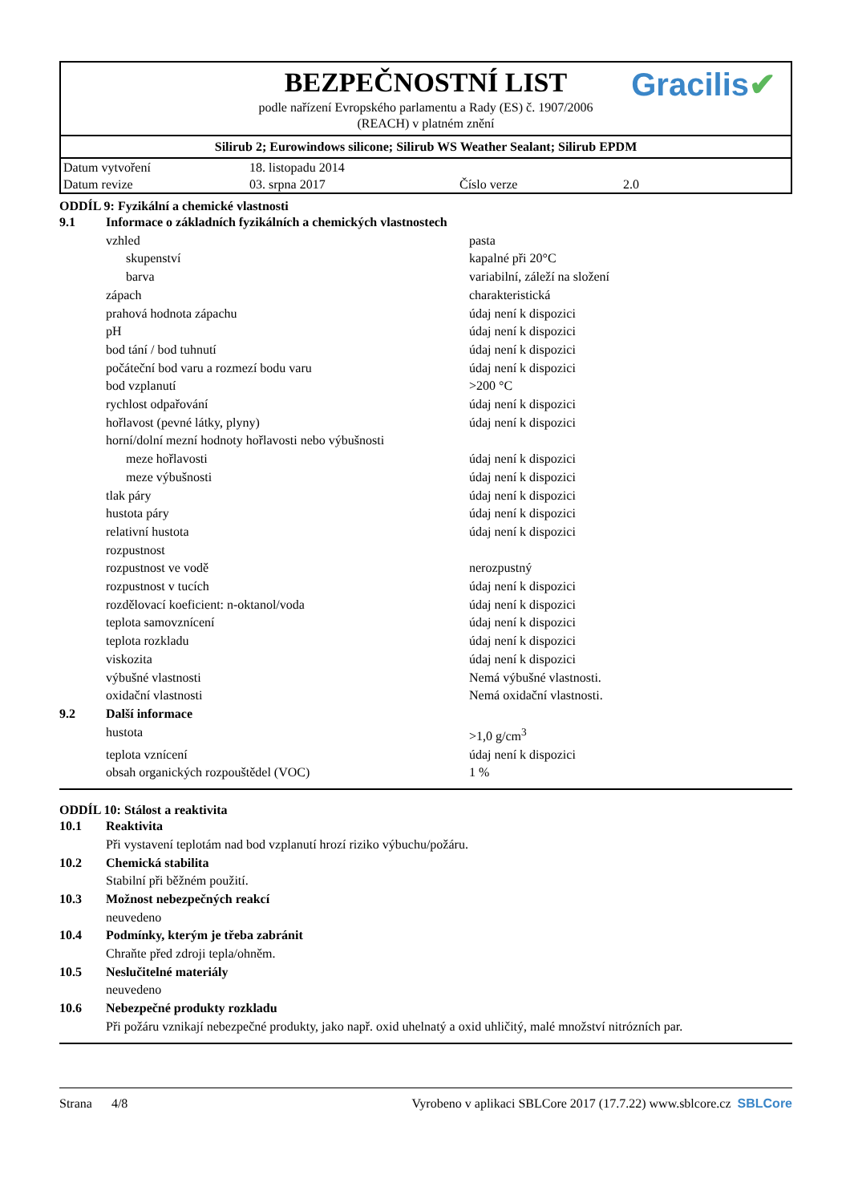BEZPEČNOSTNÍ LIST
Gracilis✔
podle nařízení Evropského parlamentu a Rady (ES) č. 1907/2006
(REACH) v platném znění
Silirub 2; Eurowindows silicone; Silirub WS Weather Sealant; Silirub EPDM
| Datum vytvoření | 18. listopadu 2014 | | |
| Datum revize | 03. srpna 2017 | Číslo verze | 2.0 |
ODDÍL 9: Fyzikální a chemické vlastnosti
| 9.1 | Informace o základních fyzikálních a chemických vlastnostech | |
| | vzhled | pasta |
| | skupenství | kapalné při 20°C |
| | barva | variabilní, záleží na složení |
| | zápach | charakteristická |
| | prahová hodnota zápachu | údaj není k dispozici |
| | pH | údaj není k dispozici |
| | bod tání / bod tuhnutí | údaj není k dispozici |
| | počáteční bod varu a rozmezí bodu varu | údaj není k dispozici |
| | bod vzplanutí | >200 °C |
| | rychlost odpařování | údaj není k dispozici |
| | hořlavost (pevné látky, plyny) | údaj není k dispozici |
| | horní/dolní mezní hodnoty hořlavosti nebo výbušnosti | |
| | meze hořlavosti | údaj není k dispozici |
| | meze výbušnosti | údaj není k dispozici |
| | tlak páry | údaj není k dispozici |
| | hustota páry | údaj není k dispozici |
| | relativní hustota | údaj není k dispozici |
| | rozpustnost | |
| | rozpustnost ve vodě | nerozpustný |
| | rozpustnost v tucích | údaj není k dispozici |
| | rozdělovací koeficient: n-oktanol/voda | údaj není k dispozici |
| | teplota samovznícení | údaj není k dispozici |
| | teplota rozkladu | údaj není k dispozici |
| | viskozita | údaj není k dispozici |
| | výbušné vlastnosti | Nemá výbušné vlastnosti. |
| | oxidační vlastnosti | Nemá oxidační vlastnosti. |
| 9.2 | Další informace | |
| | hustota | >1,0 g/cm<sup>3</sup> |
| | teplota vznícení | údaj není k dispozici |
| | obsah organických rozpouštědel (VOC) | 1 % |
ODDÍL 10: Stálost a reaktivita
| 10.1 | Reaktivita |
| | Při vystavení teplotám nad bod vzplanutí hrozí riziko výbuchu/požáru. |
| 10.2 | Chemická stabilita |
| | Stabilní při běžném použití. |
| 10.3 | Možnost nebezpečných reakcí |
| | neuvedeno |
| 10.4 | Podmínky, kterým je třeba zabránit |
| | Chraňte před zdroji tepla/ohněm. |
| 10.5 | Neslučitelné materiály |
| | neuvedeno |
| 10.6 | Nebezpečné produkty rozkladu |
| | Při požáru vznikají nebezpečné produkty, jako např. oxid uhelnatý a oxid uhličitý, malé množství nitrózních par. |
Strana 4/8 Vyrobeno v aplikaci SBLCore 2017 (17.7.22) www.sblcore.cz SBLCore